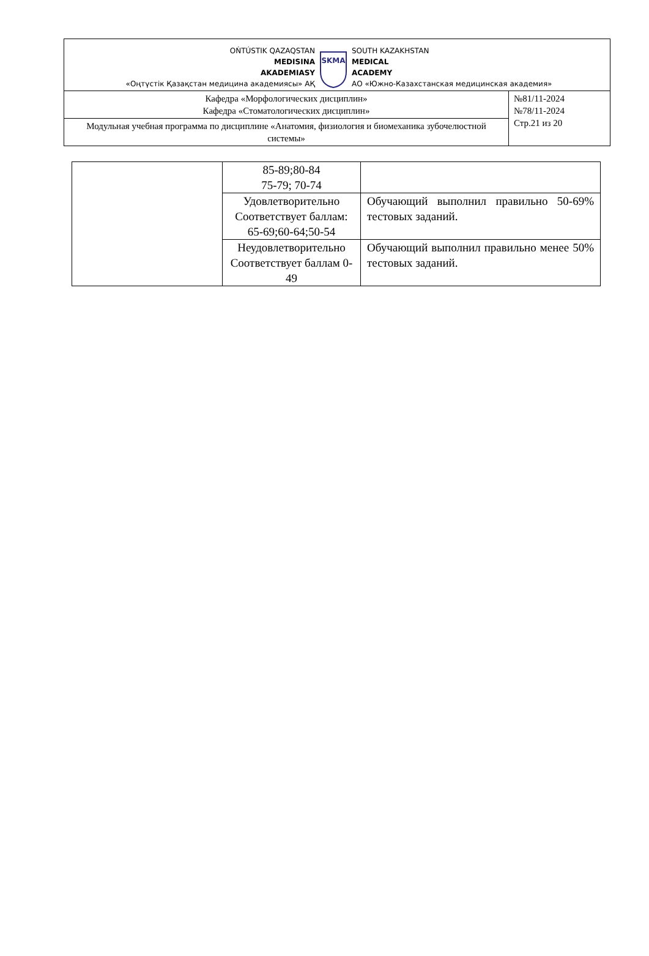OŃTÚSTIK QAZAQSTAN
MEDISINA
AKADEMIASY
«Оңтүстік Қазақстан медицина академиясы» АҚ
SKMA
SOUTH KAZAKHSTAN
MEDICAL
ACADEMY
АО «Южно-Казахстанская медицинская академия»
| Кафедра «Морфологических дисциплин» Кафедра «Стоматологических дисциплин» | №81/11-2024 №78/11-2024 Стр.21 из 20 |
| Модульная учебная программа по дисциплине «Анатомия, физиология и биомеханика зубочелюстной системы» | |
| | 85-89;80-84 75-79; 70-74 | |
| | Удовлетворительно Соответствует баллам: 65-69;60-64;50-54 | Обучающий выполнил правильно 50-69% тестовых заданий. |
| | Неудовлетворительно Соответствует баллам 0-49 | Обучающий выполнил правильно менее 50% тестовых заданий. |